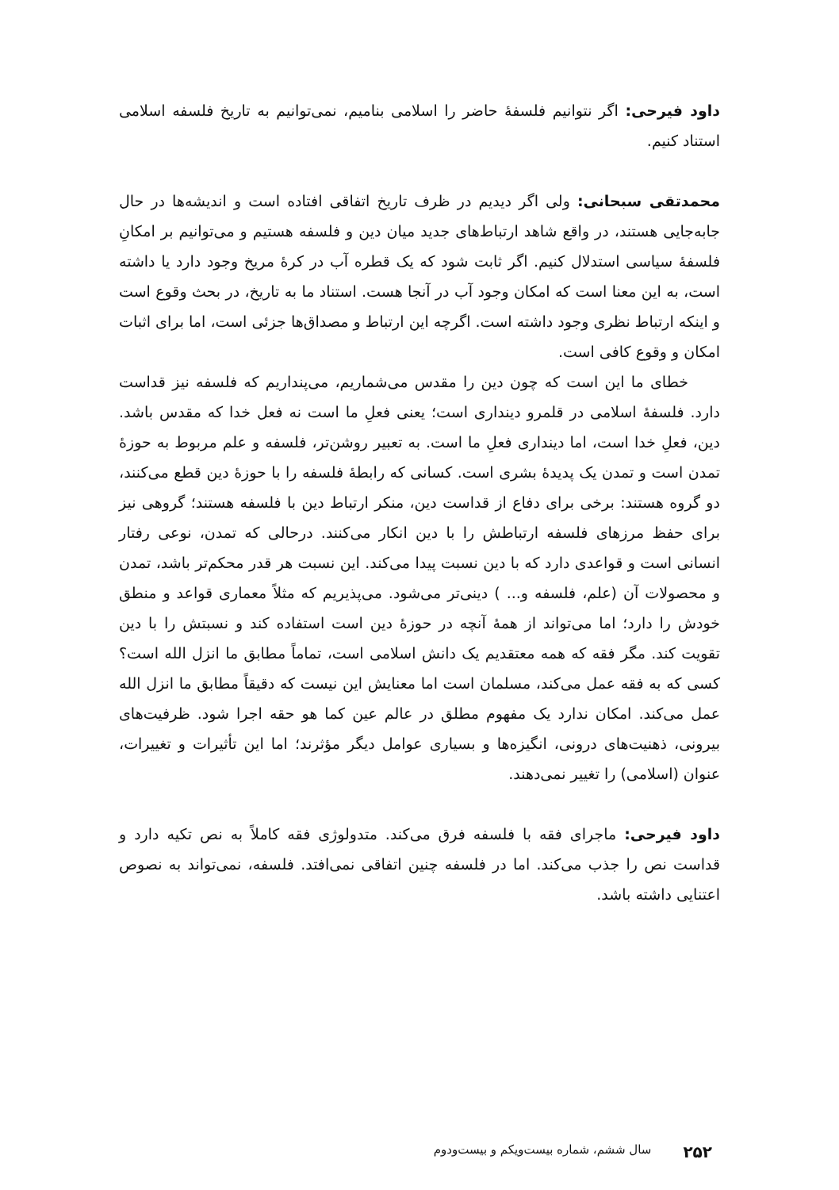داود فیرحی: اگر نتوانیم فلسفهٔ حاضر را اسلامی بنامیم، نمی‌توانیم به تاریخ فلسفه اسلامی استناد کنیم.
محمدتقی سبحانی: ولی اگر دیدیم در ظرف تاریخ اتفاقی افتاده است و اندیشه‌ها در حال جابه‌جایی هستند، در واقع شاهد ارتباط‌های جدید میان دین و فلسفه هستیم و می‌توانیم بر امکانِ فلسفهٔ سیاسی استدلال کنیم. اگر ثابت شود که یک قطره آب در کرهٔ مریخ وجود دارد یا داشته است، به این معنا است که امکان وجود آب در آنجا هست. استناد ما به تاریخ، در بحث وقوع است و اینکه ارتباط نظری وجود داشته است. اگرچه این ارتباط و مصداق‌ها جزئی است، اما برای اثبات امکان و وقوع کافی است.
خطای ما این است که چون دین را مقدس می‌شماریم، می‌پنداریم که فلسفه نیز قداست دارد. فلسفهٔ اسلامی در قلمرو دینداری است؛ یعنی فعلِ ما است نه فعل خدا که مقدس باشد. دین، فعلِ خدا است، اما دینداری فعلِ ما است. به تعبیر روشن‌تر، فلسفه و علم مربوط به حوزهٔ تمدن است و تمدن یک پدیدهٔ بشری است. کسانی که رابطهٔ فلسفه را با حوزهٔ دین قطع می‌کنند، دو گروه هستند: برخی برای دفاع از قداست دین، منکر ارتباط دین با فلسفه هستند؛ گروهی نیز برای حفظ مرزهای فلسفه ارتباطش را با دین انکار می‌کنند. درحالی که تمدن، نوعی رفتار انسانی است و قواعدی دارد که با دین نسبت پیدا می‌کند. این نسبت هر قدر محکم‌تر باشد، تمدن و محصولات آن (علم، فلسفه و... ) دینی‌تر می‌شود. می‌پذیریم که مثلاً معماری قواعد و منطق خودش را دارد؛ اما می‌تواند از همهٔ آنچه در حوزهٔ دین است استفاده کند و نسبتش را با دین تقویت کند. مگر فقه که همه معتقدیم یک دانش اسلامی است، تماماً مطابق ما انزل الله است؟ کسی که به فقه عمل می‌کند، مسلمان است اما معنایش این نیست که دقیقاً مطابق ما انزل الله عمل می‌کند. امکان ندارد یک مفهوم مطلق در عالم عین کما هو حقه اجرا شود. ظرفیت‌های بیرونی، ذهنیت‌های درونی، انگیزه‌ها و بسیاری عوامل دیگر مؤثرند؛ اما این تأثیرات و تغییرات، عنوان (اسلامی) را تغییر نمی‌دهند.
داود فیرحی: ماجرای فقه با فلسفه فرق می‌کند. متدولوژی فقه کاملاً به نص تکیه دارد و قداست نص را جذب می‌کند. اما در فلسفه چنین اتفاقی نمی‌افتد. فلسفه، نمی‌تواند به نصوص اعتنایی داشته باشد.
۲۵۲ سال ششم، شماره بیست‌ویکم و بیست‌ودوم